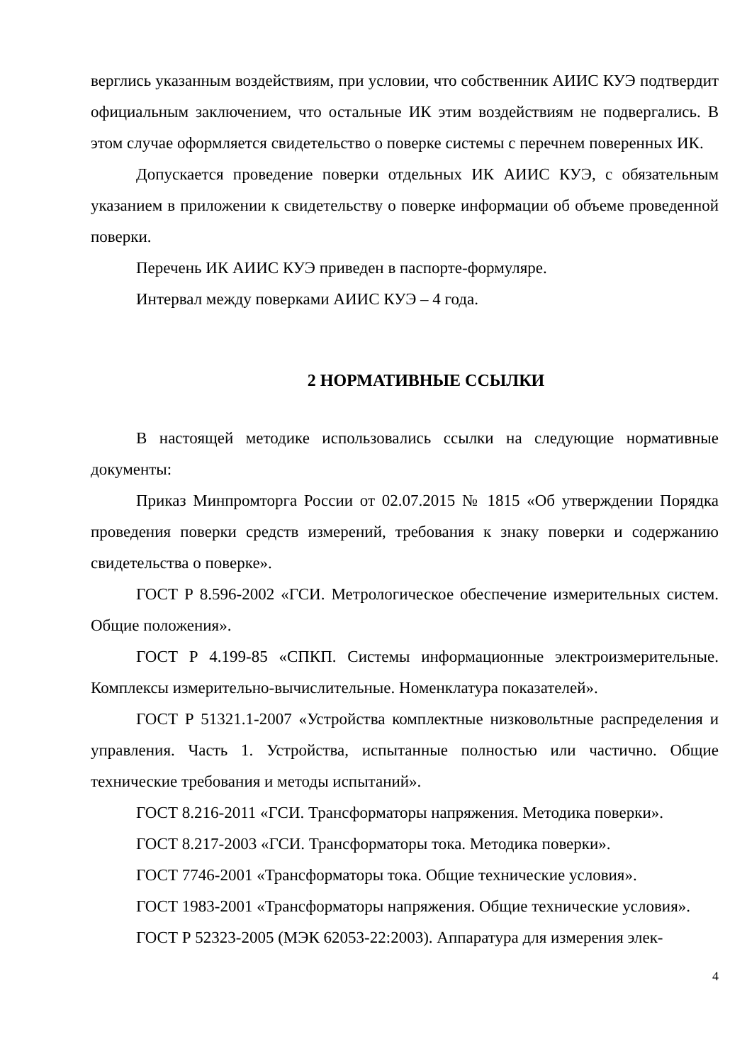верглись указанным воздействиям, при условии, что собственник АИИС КУЭ подтвердит официальным заключением, что остальные ИК этим воздействиям не подвергались. В этом случае оформляется свидетельство о поверке системы с перечнем поверенных ИК.
Допускается проведение поверки отдельных ИК АИИС КУЭ, с обязательным указанием в приложении к свидетельству о поверке информации об объеме проведенной поверки.
Перечень ИК АИИС КУЭ приведен в паспорте-формуляре.
Интервал между поверками АИИС КУЭ – 4 года.
2 НОРМАТИВНЫЕ ССЫЛКИ
В настоящей методике использовались ссылки на следующие нормативные документы:
Приказ Минпромторга России от 02.07.2015 № 1815 «Об утверждении Порядка проведения поверки средств измерений, требования к знаку поверки и содержанию свидетельства о поверке».
ГОСТ Р 8.596-2002 «ГСИ. Метрологическое обеспечение измерительных систем. Общие положения».
ГОСТ Р 4.199-85 «СПКП. Системы информационные электроизмерительные. Комплексы измерительно-вычислительные. Номенклатура показателей».
ГОСТ Р 51321.1-2007 «Устройства комплектные низковольтные распределения и управления. Часть 1. Устройства, испытанные полностью или частично. Общие технические требования и методы испытаний».
ГОСТ 8.216-2011 «ГСИ. Трансформаторы напряжения. Методика поверки».
ГОСТ 8.217-2003 «ГСИ. Трансформаторы тока. Методика поверки».
ГОСТ 7746-2001 «Трансформаторы тока. Общие технические условия».
ГОСТ 1983-2001 «Трансформаторы напряжения. Общие технические условия».
ГОСТ Р 52323-2005 (МЭК 62053-22:2003). Аппаратура для измерения элек-
4